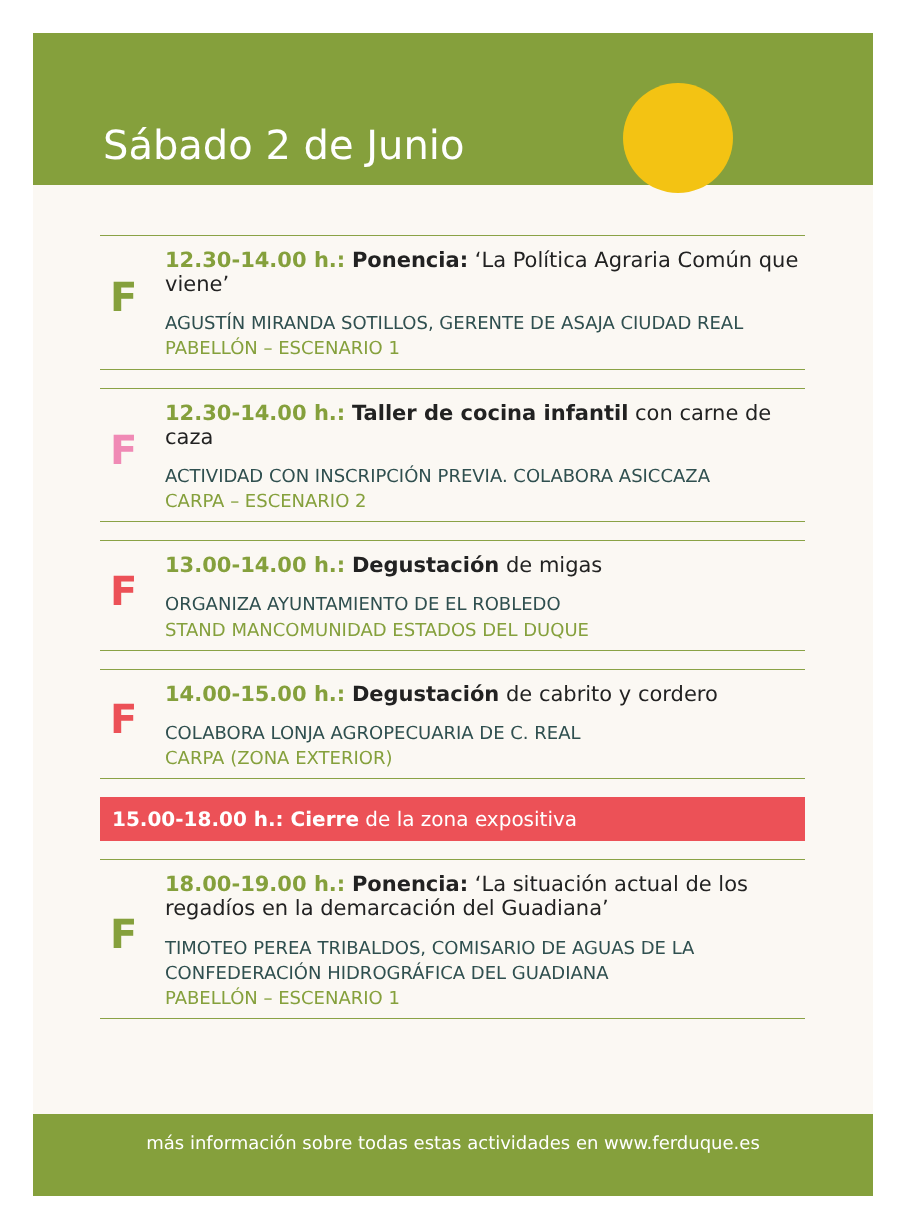Sábado 2 de Junio
F
12.30-14.00 h.: Ponencia: ‘La Política Agraria Común que viene’
AGUSTÍN MIRANDA SOTILLOS, GERENTE DE ASAJA CIUDAD REAL
PABELLÓN – ESCENARIO 1
F
12.30-14.00 h.: Taller de cocina infantil con carne de caza
ACTIVIDAD CON INSCRIPCIÓN PREVIA. COLABORA ASICCAZA
CARPA – ESCENARIO 2
F
13.00-14.00 h.: Degustación de migas
ORGANIZA AYUNTAMIENTO DE EL ROBLEDO
STAND MANCOMUNIDAD ESTADOS DEL DUQUE
F
14.00-15.00 h.: Degustación de cabrito y cordero
COLABORA LONJA AGROPECUARIA DE C. REAL
CARPA (ZONA EXTERIOR)
15.00-18.00 h.: Cierre de la zona expositiva
F
18.00-19.00 h.: Ponencia: ‘La situación actual de los regadíos en la demarcación del Guadiana’
TIMOTEO PEREA TRIBALDOS, COMISARIO DE AGUAS DE LA CONFEDERACIÓN HIDROGRÁFICA DEL GUADIANA
PABELLÓN – ESCENARIO 1
más información sobre todas estas actividades en www.ferduque.es